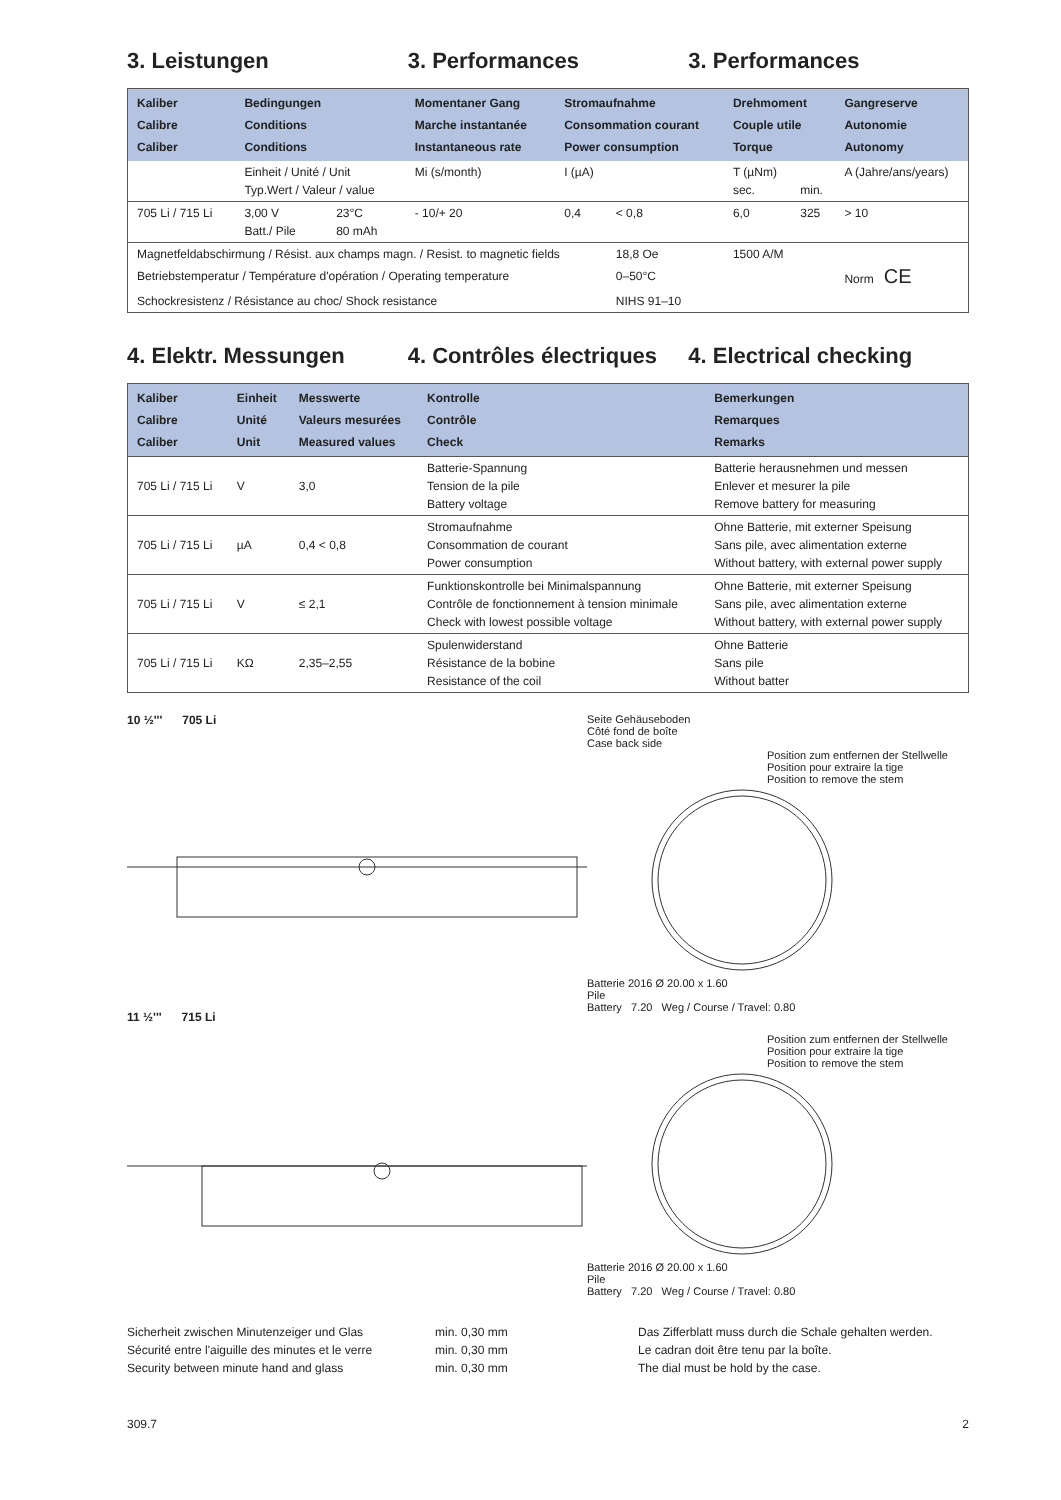3. Leistungen 3. Performances 3. Performances
| Kaliber Calibre Caliber | Bedingungen Conditions Conditions | | Momentaner Gang Marche instantanée Instantaneous rate | Stromaufnahme Consommation courant Power consumption | | Drehmoment Couple utile Torque | | Gangreserve Autonomie Autonomy |
| --- | --- | --- | --- | --- | --- | --- | --- | --- |
| | Einheit / Unité / Unit Typ.Wert / Valeur / value | | Mi (s/month) | I (µA) | | T (µNm) sec. | min. | A (Jahre/ans/years) |
| 705 Li / 715 Li | 3,00 V Batt./ Pile | 23°C 80 mAh | - 10/+ 20 | 0,4 | < 0,8 | 6,0 | 325 | > 10 |
| Magnetfeldabschirmung / Résist. aux champs magn. / Resist. to magnetic fields | | | | | 18,8 Oe | 1500 A/M | | |
| Betriebstemperatur / Température d'opération / Operating temperature | | | | | 0–50°C | | | Norm CE |
| Schockresistenz / Résistance au choc/ Shock resistance | | | | | NIHS 91–10 | | | |
4. Elektr. Messungen 4. Contrôles électriques 4. Electrical checking
| Kaliber Calibre Caliber | Einheit Unité Unit | Messwerte Valeurs mesurées Measured values | Kontrolle Contrôle Check | Bemerkungen Remarques Remarks |
| --- | --- | --- | --- | --- |
| 705 Li / 715 Li | V | 3,0 | Batterie-Spannung Tension de la pile Battery voltage | Batterie herausnehmen und messen Enlever et mesurer la pile Remove battery for measuring |
| 705 Li / 715 Li | µA | 0,4 < 0,8 | Stromaufnahme Consommation de courant Power consumption | Ohne Batterie, mit externer Speisung Sans pile, avec alimentation externe Without battery, with external power supply |
| 705 Li / 715 Li | V | ≤ 2,1 | Funktionskontrolle bei Minimalspannung Contrôle de fonctionnement à tension minimale Check with lowest possible voltage | Ohne Batterie, mit externer Speisung Sans pile, avec alimentation externe Without battery, with external power supply |
| 705 Li / 715 Li | KΩ | 2,35–2,55 | Spulenwiderstand Résistance de la bobine Resistance of the coil | Ohne Batterie Sans pile Without batter |
10 ½''' 705 Li
11 ½''' 715 Li
Seite Gehäuseboden
Côté fond de boîte
Case back side
Position zum entfernen der Stellwelle
Position pour extraire la tige
Position to remove the stem
Batterie 2016 Ø 20.00 x 1.60
Pile
Battery 7.20 Weg / Course / Travel: 0.80
Position zum entfernen der Stellwelle
Position pour extraire la tige
Position to remove the stem
Batterie 2016 Ø 20.00 x 1.60
Pile
Battery 7.20 Weg / Course / Travel: 0.80
Sicherheit zwischen Minutenzeiger und Glas
Sécurité entre l'aiguille des minutes et le verre
Security between minute hand and glass
min. 0,30 mm
min. 0,30 mm
min. 0,30 mm
Das Zifferblatt muss durch die Schale gehalten werden.
Le cadran doit être tenu par la boîte.
The dial must be hold by the case.
309.7 2